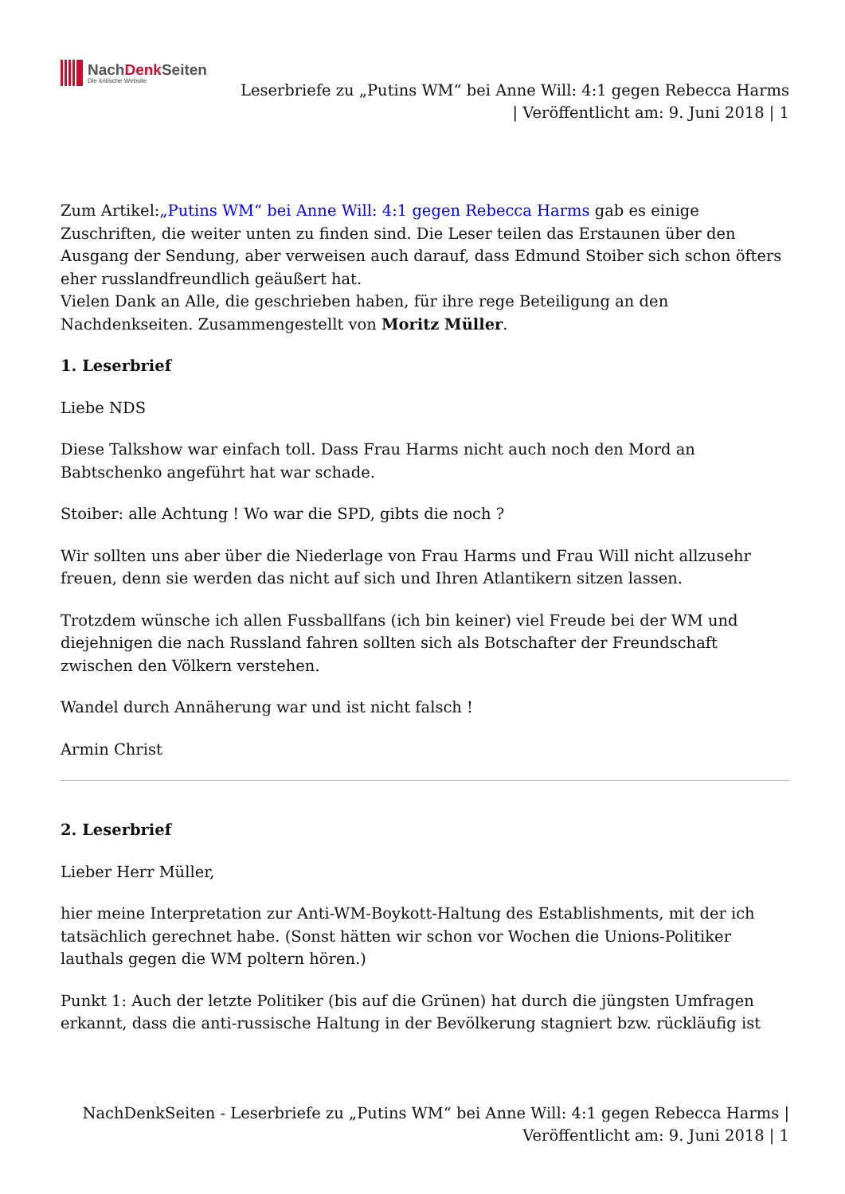NachDenk Seiten
Die kritische Website
Leserbriefe zu „Putins WM“ bei Anne Will: 4:1 gegen Rebecca Harms
| Veröffentlicht am: 9. Juni 2018 | 1
Zum Artikel:„Putins WM“ bei Anne Will: 4:1 gegen Rebecca Harms gab es einige Zuschriften, die weiter unten zu finden sind. Die Leser teilen das Erstaunen über den Ausgang der Sendung, aber verweisen auch darauf, dass Edmund Stoiber sich schon öfters eher russlandfreundlich geäußert hat.
Vielen Dank an Alle, die geschrieben haben, für ihre rege Beteiligung an den Nachdenkseiten. Zusammengestellt von Moritz Müller.
1. Leserbrief
Liebe NDS
Diese Talkshow war einfach toll. Dass Frau Harms nicht auch noch den Mord an Babtschenko angeführt hat war schade.
Stoiber: alle Achtung ! Wo war die SPD, gibts die noch ?
Wir sollten uns aber über die Niederlage von Frau Harms und Frau Will nicht allzusehr freuen, denn sie werden das nicht auf sich und Ihren Atlantikern sitzen lassen.
Trotzdem wünsche ich allen Fussballfans (ich bin keiner) viel Freude bei der WM und diejehnigen die nach Russland fahren sollten sich als Botschafter der Freundschaft zwischen den Völkern verstehen.
Wandel durch Annäherung war und ist nicht falsch !
Armin Christ
2. Leserbrief
Lieber Herr Müller,
hier meine Interpretation zur Anti-WM-Boykott-Haltung des Establishments, mit der ich tatsächlich gerechnet habe. (Sonst hätten wir schon vor Wochen die Unions-Politiker lauthals gegen die WM poltern hören.)
Punkt 1: Auch der letzte Politiker (bis auf die Grünen) hat durch die jüngsten Umfragen erkannt, dass die anti-russische Haltung in der Bevölkerung stagniert bzw. rückläufig ist
NachDenkSeiten - Leserbriefe zu „Putins WM“ bei Anne Will: 4:1 gegen Rebecca Harms |
Veröffentlicht am: 9. Juni 2018 | 1